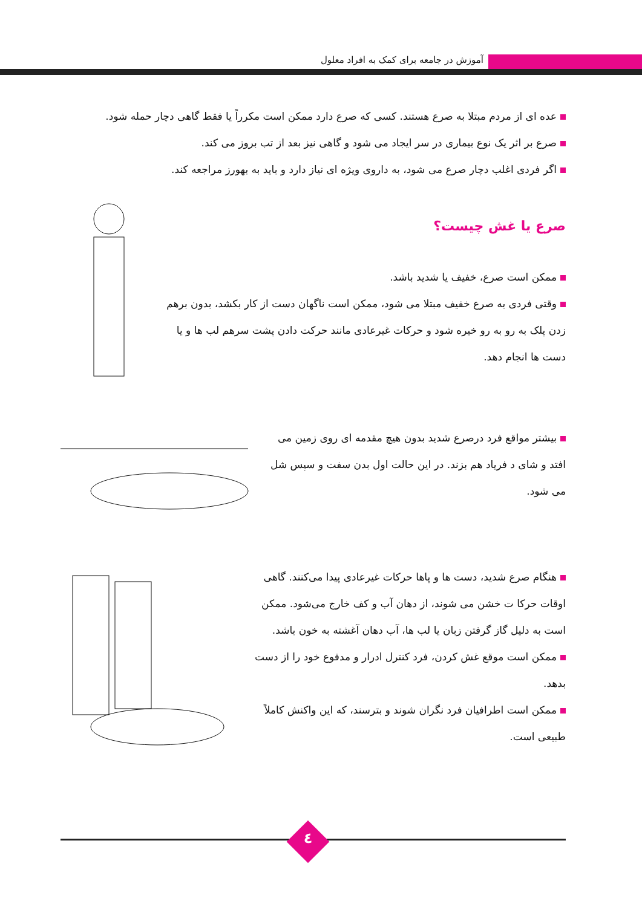آموزش در جامعه برای کمک به افراد معلول
عده ای از مردم مبتلا به صرع هستند. کسی که صرع دارد ممکن است مکرراً یا فقط گاهی دچار حمله شود.
صرع بر اثر یک نوع بیماری در سر ایجاد می شود و گاهی نیز بعد از تب بروز می کند.
اگر فردی اغلب دچار صرع می شود، به داروی ویژه ای نیاز دارد و باید به بهورز مراجعه کند.
صرع یا غش چیست؟
ممکن است صرع، خفیف یا شدید باشد.
وقتی فردی به صرع خفیف مبتلا می شود، ممکن است ناگهان دست از کار بکشد، بدون برهم زدن پلک به رو به رو خیره شود و حرکات غیرعادی مانند حرکت دادن پشت سرهم لب ها و یا دست ها انجام دهد.
بیشتر مواقع فرد درصرع شدید بدون هیچ مقدمه ای روی زمین می افتد و شای د فریاد هم بزند. در این حالت اول بدن سفت و سپس شل می شود.
هنگام صرع شدید، دست ها و پاها حرکات غیرعادی پیدا می‌کنند. گاهی اوقات حرکا ت خشن می شوند، از دهان آب و کف خارج می‌شود. ممکن است به دلیل گاز گرفتن زبان یا لب ها، آب دهان آغشته به خون باشد.
ممکن است موقع غش کردن، فرد کنترل ادرار و مدفوع خود را از دست بدهد.
ممکن است اطرافیان فرد نگران شوند و بترسند، که این واکنش کاملاً طبیعی است.
٤